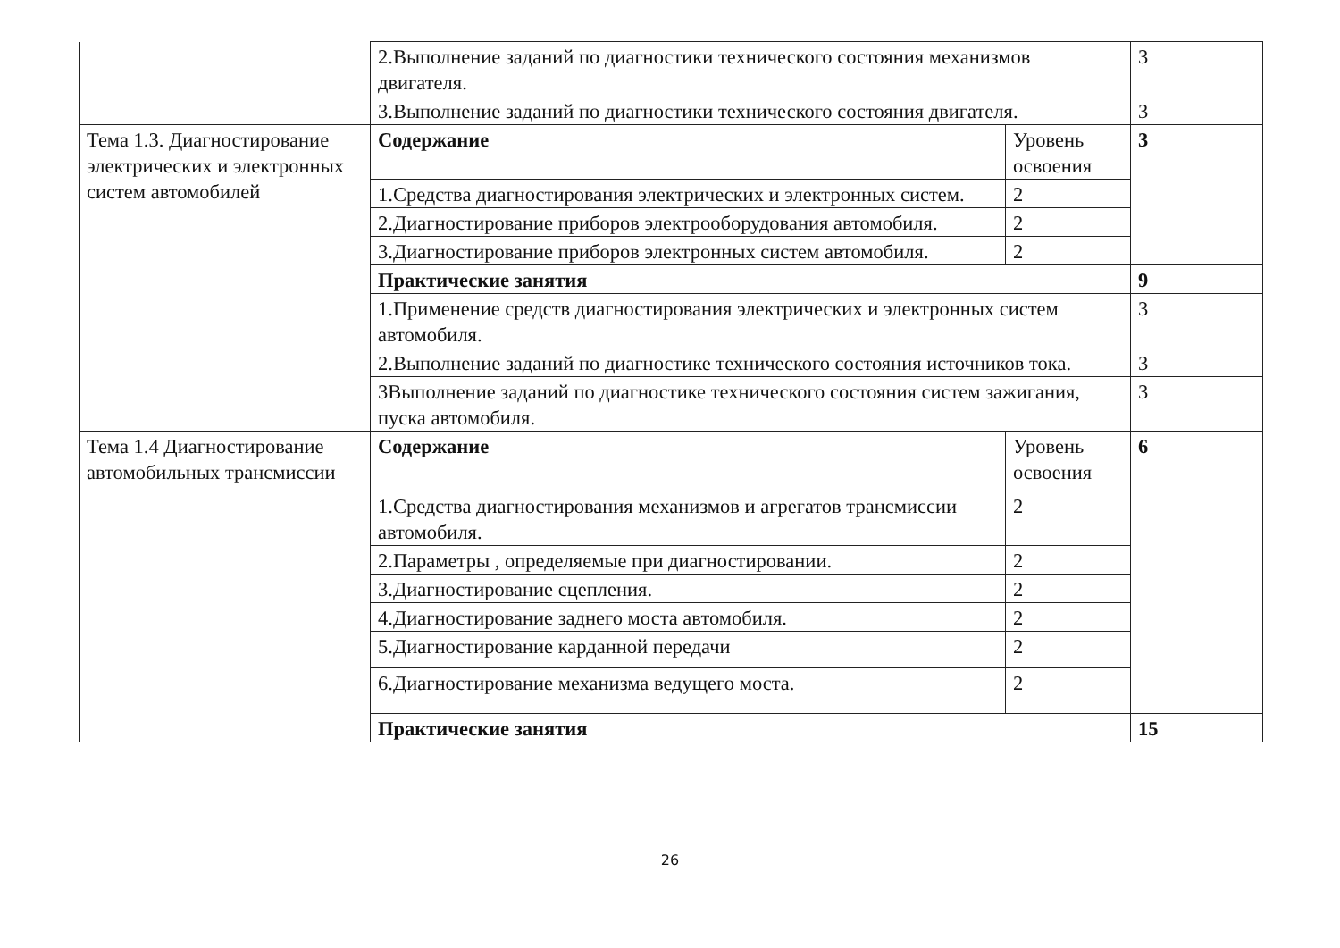| | 2.Выполнение заданий по диагностики технического состояния механизмов двигателя. | | 3 |
| | 3.Выполнение заданий по диагностики технического состояния двигателя. | | 3 |
| Тема 1.3. Диагностирование электрических и электронных систем автомобилей | Содержание | Уровень освоения | 3 |
| | 1.Средства диагностирования электрических и электронных систем. | 2 | |
| | 2.Диагностирование приборов электрооборудования автомобиля. | 2 | |
| | 3.Диагностирование приборов электронных систем автомобиля. | 2 | |
| | Практические занятия | | 9 |
| | 1.Применение средств диагностирования электрических и электронных систем автомобиля. | | 3 |
| | 2.Выполнение заданий по диагностике технического состояния источников тока. | | 3 |
| | 3Выполнение заданий по диагностике технического состояния систем зажигания, пуска автомобиля. | | 3 |
| Тема 1.4 Диагностирование автомобильных трансмиссии | Содержание | Уровень освоения | 6 |
| | 1.Средства диагностирования механизмов и агрегатов трансмиссии автомобиля. | 2 | |
| | 2.Параметры , определяемые при диагностировании. | 2 | |
| | 3.Диагностирование сцепления. | 2 | |
| | 4.Диагностирование заднего моста автомобиля. | 2 | |
| | 5.Диагностирование карданной передачи | 2 | |
| | 6.Диагностирование механизма ведущего моста. | 2 | |
| | Практические занятия | | 15 |
26